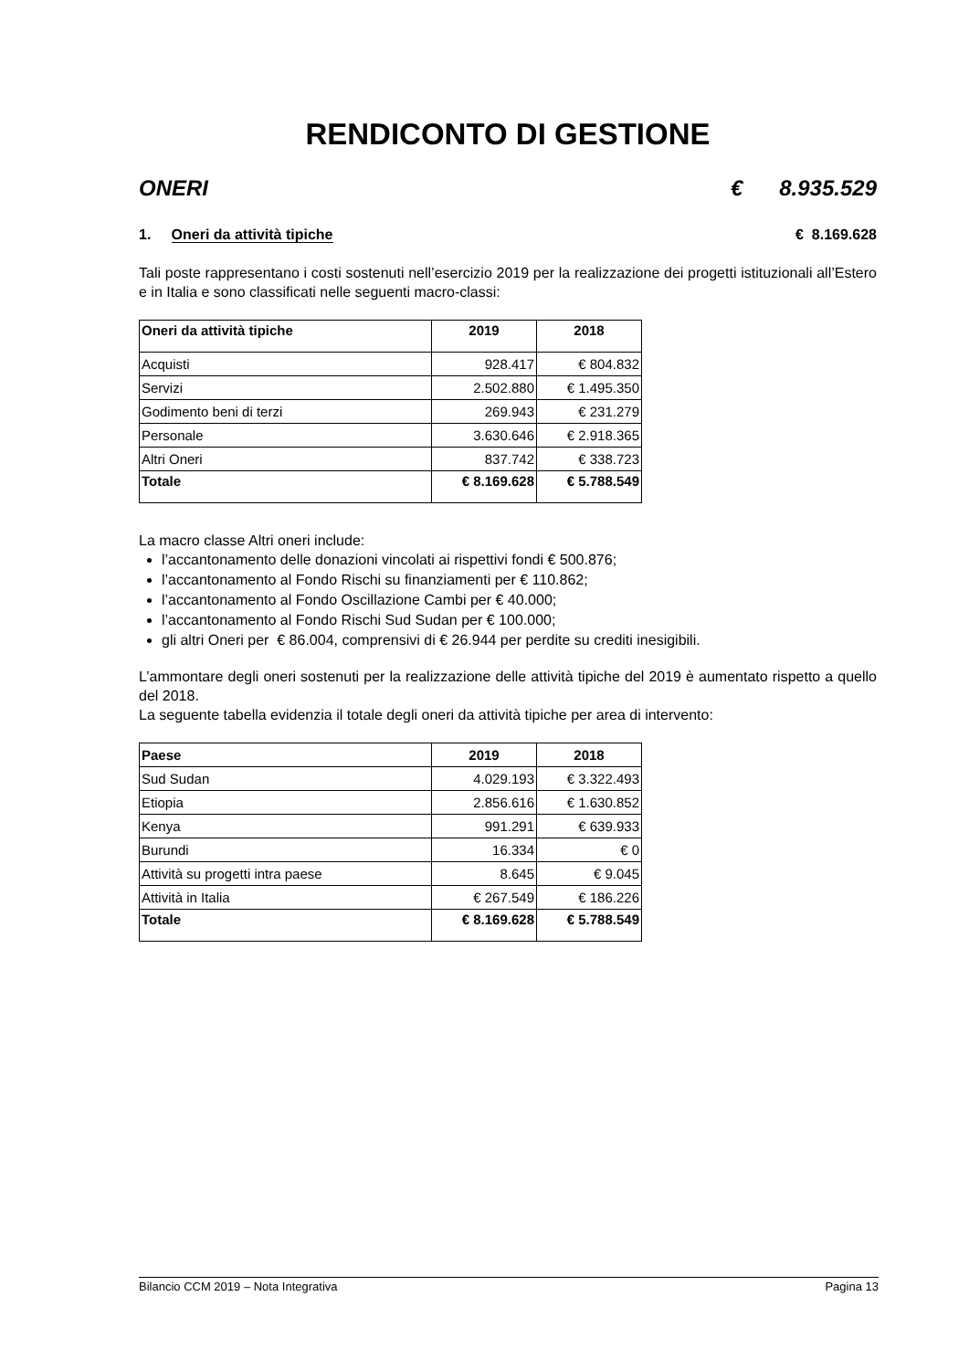RENDICONTO DI GESTIONE
ONERI € 8.935.529
1. Oneri da attività tipiche € 8.169.628
Tali poste rappresentano i costi sostenuti nell’esercizio 2019 per la realizzazione dei progetti istituzionali all’Estero e in Italia e sono classificati nelle seguenti macro-classi:
| Oneri da attività tipiche | 2019 | 2018 |
| --- | --- | --- |
| Acquisti | 928.417 | € 804.832 |
| Servizi | 2.502.880 | € 1.495.350 |
| Godimento beni di terzi | 269.943 | € 231.279 |
| Personale | 3.630.646 | € 2.918.365 |
| Altri Oneri | 837.742 | € 338.723 |
| Totale | € 8.169.628 | € 5.788.549 |
La macro classe Altri oneri include:
l’accantonamento delle donazioni vincolati ai rispettivi fondi € 500.876;
l’accantonamento al Fondo Rischi su finanziamenti per € 110.862;
l’accantonamento al Fondo Oscillazione Cambi per € 40.000;
l’accantonamento al Fondo Rischi Sud Sudan per € 100.000;
gli altri Oneri per € 86.004, comprensivi di € 26.944 per perdite su crediti inesigibili.
L’ammontare degli oneri sostenuti per la realizzazione delle attività tipiche del 2019 è aumentato rispetto a quello del 2018.
La seguente tabella evidenzia il totale degli oneri da attività tipiche per area di intervento:
| Paese | 2019 | 2018 |
| --- | --- | --- |
| Sud Sudan | 4.029.193 | € 3.322.493 |
| Etiopia | 2.856.616 | € 1.630.852 |
| Kenya | 991.291 | € 639.933 |
| Burundi | 16.334 | € 0 |
| Attività su progetti intra paese | 8.645 | € 9.045 |
| Attività in Italia | € 267.549 | € 186.226 |
| Totale | € 8.169.628 | € 5.788.549 |
Bilancio CCM 2019 – Nota Integrativa Pagina 13